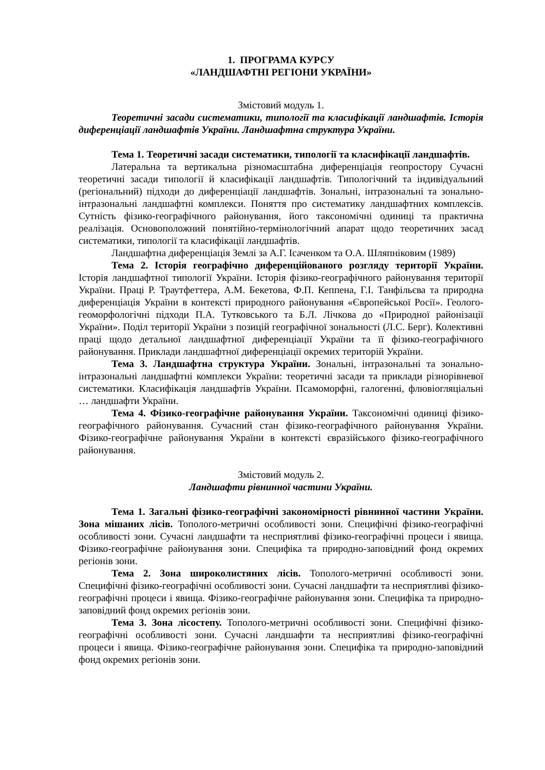1. ПРОГРАМА КУРСУ
«ЛАНДШАФТНІ РЕГІОНИ УКРАЇНИ»
Змістовий модуль 1.
Теоретичні засади систематики, типології та класифікації ландшафтів. Історія диференціації ландшафтів України. Ландшафтна структура України.
Тема 1. Теоретичні засади систематики, типології та класифікації ландшафтів.
Латеральна та вертикальна різномасштабна диференціація геопростору Сучасні теоретичні засади типології й класифікації ландшафтів. Типологічний та індивідуальний (регіональний) підходи до диференціації ландшафтів. Зональні, інтразональні та зонально-інтразональні ландшафтні комплекси. Поняття про систематику ландшафтних комплексів. Сутність фізико-географічного районування, його таксономічні одиниці та практична реалізація. Основоположний понятійно-термінологічний апарат щодо теоретичних засад систематики, типології та класифікації ландшафтів.
Ландшафтна диференціація Землі за А.Г. Ісаченком та О.А. Шляпніковим (1989)
Тема 2. Історія географічно диференційованого розгляду території України. Історія ландшафтної типології України. Історія фізико-географічного районування території України. Праці Р. Траутфеттера, А.М. Бекетова, Ф.П. Кеппена, Г.І. Танфільєва та природна диференціація України в контексті природного районування «Європейської Росії». Геолого-геоморфологічні підходи П.А. Тутковського та Б.Л. Лічкова до «Природної районізації України». Поділ території України з позицій географічної зональності (Л.С. Берг). Колективні праці щодо детальної ландшафтної диференціації України та її фізико-географічного районування. Приклади ландшафтної диференціації окремих територій України.
Тема 3. Ландшафтна структура України. Зональні, інтразональні та зонально-інтразональні ландшафтні комплекси України: теоретичні засади та приклади різнорівневої систематики. Класифікація ландшафтів України. Псамоморфні, галогенні, флювіогляціальні … ландшафти України.
Тема 4. Фізико-географічне районування України. Таксономічні одиниці фізико-географічного районування. Сучасний стан фізико-географічного районування України. Фізико-географічне районування України в контексті євразійського фізико-географічного районування.
Змістовий модуль 2.
Ландшафти рівнинної частини України.
Тема 1. Загальні фізико-географічні закономірності рівнинної частини України. Зона мішаних лісів. Тополого-метричні особливості зони. Специфічні фізико-географічні особливості зони. Сучасні ландшафти та несприятливі фізико-географічні процеси і явища. Фізико-географічне районування зони. Специфіка та природно-заповідний фонд окремих регіонів зони.
Тема 2. Зона широколистяних лісів. Тополого-метричні особливості зони. Специфічні фізико-географічні особливості зони. Сучасні ландшафти та несприятливі фізико-географічні процеси і явища. Фізико-географічне районування зони. Специфіка та природно-заповідний фонд окремих регіонів зони.
Тема 3. Зона лісостепу. Тополого-метричні особливості зони. Специфічні фізико-географічні особливості зони. Сучасні ландшафти та несприятливі фізико-географічні процеси і явища. Фізико-географічне районування зони. Специфіка та природно-заповідний фонд окремих регіонів зони.